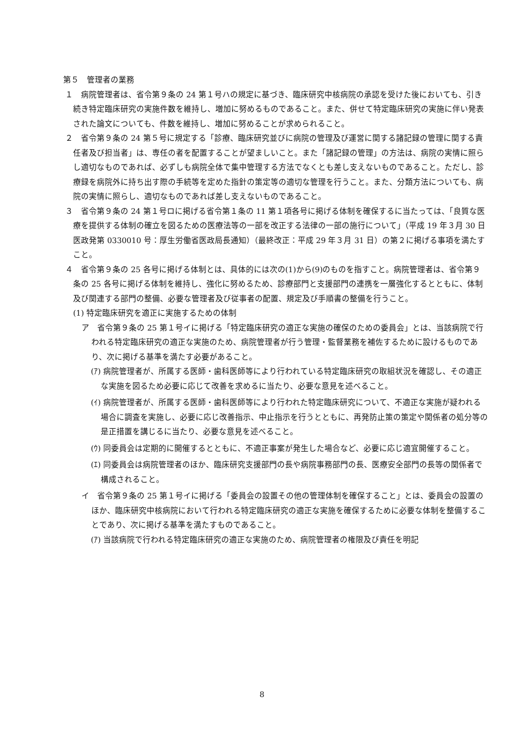第５　管理者の業務
１　病院管理者は、省令第９条の 24 第１号ハの規定に基づき、臨床研究中核病院の承認を受けた後においても、引き続き特定臨床研究の実施件数を維持し、増加に努めるものであること。また、併せて特定臨床研究の実施に伴い発表された論文についても、件数を維持し、増加に努めることが求められること。
２　省令第９条の 24 第５号に規定する「診療、臨床研究並びに病院の管理及び運営に関する諸記録の管理に関する責任者及び担当者」は、専任の者を配置することが望ましいこと。また「諸記録の管理」の方法は、病院の実情に照らし適切なものであれば、必ずしも病院全体で集中管理する方法でなくとも差し支えないものであること。ただし、診療録を病院外に持ち出す際の手続等を定めた指針の策定等の適切な管理を行うこと。また、分類方法についても、病院の実情に照らし、適切なものであれば差し支えないものであること。
３　省令第９条の 24 第１号ロに掲げる省令第１条の 11 第１項各号に掲げる体制を確保するに当たっては、「良質な医療を提供する体制の確立を図るための医療法等の一部を改正する法律の一部の施行について」（平成 19 年３月 30 日医政発第 0330010 号：厚生労働省医政局長通知）（最終改正：平成 29 年３月 31 日）の第２に掲げる事項を満たすこと。
４　省令第９条の 25 各号に掲げる体制とは、具体的には次の(1)から(9)のものを指すこと。病院管理者は、省令第９条の 25 各号に掲げる体制を維持し、強化に努めるため、診療部門と支援部門の連携を一層強化するとともに、体制及び関連する部門の整備、必要な管理者及び従事者の配置、規定及び手順書の整備を行うこと。
(1) 特定臨床研究を適正に実施するための体制
ア　省令第９条の 25 第１号イに掲げる「特定臨床研究の適正な実施の確保のための委員会」とは、当該病院で行われる特定臨床研究の適正な実施のため、病院管理者が行う管理・監督業務を補佐するために設けるものであり、次に掲げる基準を満たす必要があること。
(ｱ) 病院管理者が、所属する医師・歯科医師等により行われている特定臨床研究の取組状況を確認し、その適正な実施を図るため必要に応じて改善を求めるに当たり、必要な意見を述べること。
(ｲ) 病院管理者が、所属する医師・歯科医師等により行われた特定臨床研究について、不適正な実施が疑われる場合に調査を実施し、必要に応じ改善指示、中止指示を行うとともに、再発防止策の策定や関係者の処分等の是正措置を講じるに当たり、必要な意見を述べること。
(ｳ) 同委員会は定期的に開催するとともに、不適正事案が発生した場合など、必要に応じ適宜開催すること。
(ｴ) 同委員会は病院管理者のほか、臨床研究支援部門の長や病院事務部門の長、医療安全部門の長等の関係者で構成されること。
イ　省令第９条の 25 第１号イに掲げる「委員会の設置その他の管理体制を確保すること」とは、委員会の設置のほか、臨床研究中核病院において行われる特定臨床研究の適正な実施を確保するために必要な体制を整備することであり、次に掲げる基準を満たすものであること。
(ｱ) 当該病院で行われる特定臨床研究の適正な実施のため、病院管理者の権限及び責任を明記
8